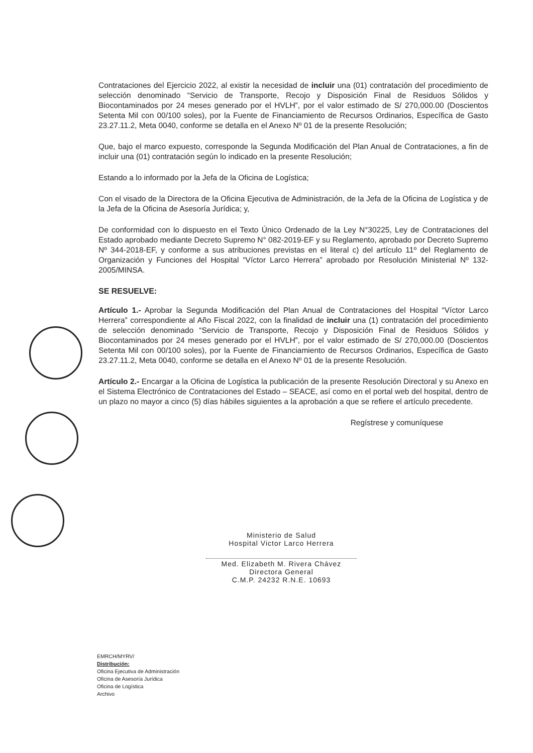Contrataciones del Ejercicio 2022, al existir la necesidad de incluir una (01) contratación del procedimiento de selección denominado “Servicio de Transporte, Recojo y Disposición Final de Residuos Sólidos y Biocontaminados por 24 meses generado por el HVLH”, por el valor estimado de S/ 270,000.00 (Doscientos Setenta Mil con 00/100 soles), por la Fuente de Financiamiento de Recursos Ordinarios, Específica de Gasto 23.27.11.2, Meta 0040, conforme se detalla en el Anexo Nº 01 de la presente Resolución;
Que, bajo el marco expuesto, corresponde la Segunda Modificación del Plan Anual de Contrataciones, a fin de incluir una (01) contratación según lo indicado en la presente Resolución;
Estando a lo informado por la Jefa de la Oficina de Logística;
Con el visado de la Directora de la Oficina Ejecutiva de Administración, de la Jefa de la Oficina de Logística y de la Jefa de la Oficina de Asesoría Jurídica; y,
De conformidad con lo dispuesto en el Texto Único Ordenado de la Ley N°30225, Ley de Contrataciones del Estado aprobado mediante Decreto Supremo N° 082-2019-EF y su Reglamento, aprobado por Decreto Supremo Nº 344-2018-EF, y conforme a sus atribuciones previstas en el literal c) del artículo 11º del Reglamento de Organización y Funciones del Hospital “Víctor Larco Herrera” aprobado por Resolución Ministerial Nº 132-2005/MINSA.
SE RESUELVE:
Artículo 1.- Aprobar la Segunda Modificación del Plan Anual de Contrataciones del Hospital “Víctor Larco Herrera” correspondiente al Año Fiscal 2022, con la finalidad de incluir una (1) contratación del procedimiento de selección denominado “Servicio de Transporte, Recojo y Disposición Final de Residuos Sólidos y Biocontaminados por 24 meses generado por el HVLH”, por el valor estimado de S/ 270,000.00 (Doscientos Setenta Mil con 00/100 soles), por la Fuente de Financiamiento de Recursos Ordinarios, Específica de Gasto 23.27.11.2, Meta 0040, conforme se detalla en el Anexo Nº 01 de la presente Resolución.
Artículo 2.- Encargar a la Oficina de Logística la publicación de la presente Resolución Directoral y su Anexo en el Sistema Electrónico de Contrataciones del Estado – SEACE, así como en el portal web del hospital, dentro de un plazo no mayor a cinco (5) días hábiles siguientes a la aprobación a que se refiere el artículo precedente.
Regístrese y comuníquese
Ministerio de Salud
Hospital Victor Larco Herrera
Med. Elizabeth M. Rivera Chávez
Directora General
C.M.P. 24232 R.N.E. 10693
EMRCH/MYRV/
Distribución:
Oficina Ejecutiva de Administración
Oficina de Asesoría Jurídica
Oficina de Logística
Archivo